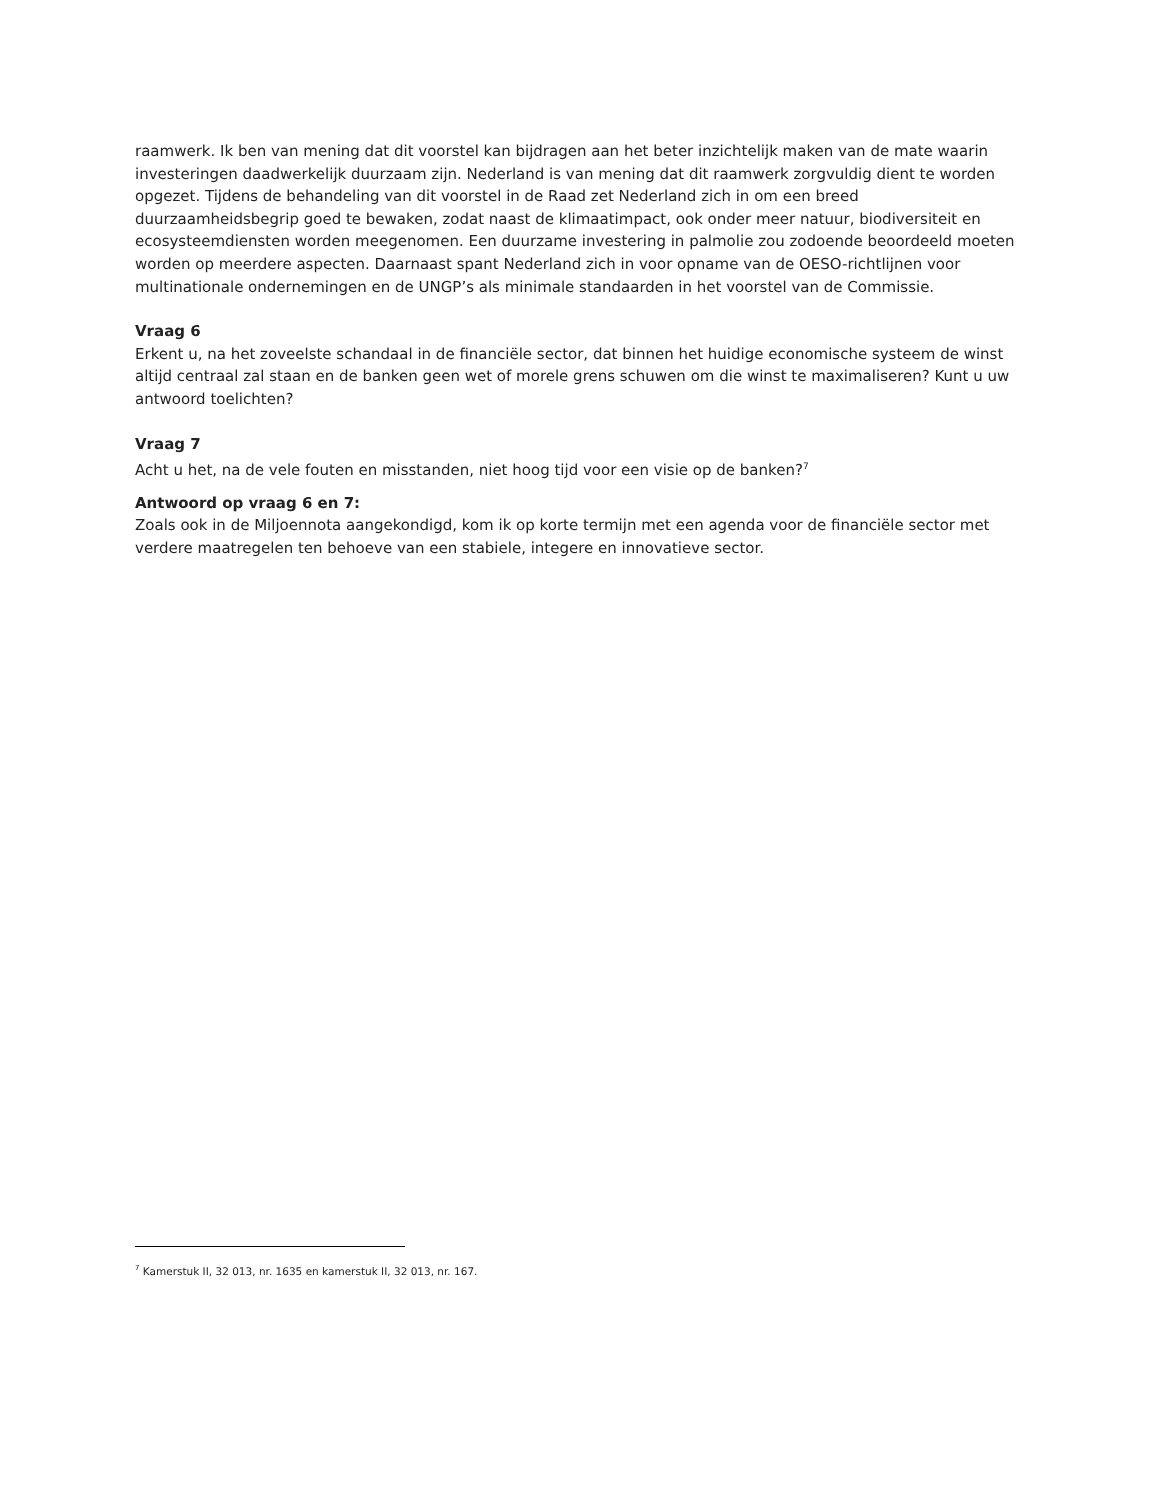raamwerk. Ik ben van mening dat dit voorstel kan bijdragen aan het beter inzichtelijk maken van de mate waarin investeringen daadwerkelijk duurzaam zijn. Nederland is van mening dat dit raamwerk zorgvuldig dient te worden opgezet. Tijdens de behandeling van dit voorstel in de Raad zet Nederland zich in om een breed duurzaamheidsbegrip goed te bewaken, zodat naast de klimaatimpact, ook onder meer natuur, biodiversiteit en ecosysteemdiensten worden meegenomen. Een duurzame investering in palmolie zou zodoende beoordeeld moeten worden op meerdere aspecten. Daarnaast spant Nederland zich in voor opname van de OESO-richtlijnen voor multinationale ondernemingen en de UNGP’s als minimale standaarden in het voorstel van de Commissie.
Vraag 6
Erkent u, na het zoveelste schandaal in de financiële sector, dat binnen het huidige economische systeem de winst altijd centraal zal staan en de banken geen wet of morele grens schuwen om die winst te maximaliseren? Kunt u uw antwoord toelichten?
Vraag 7
Acht u het, na de vele fouten en misstanden, niet hoog tijd voor een visie op de banken?<sup>7</sup>
Antwoord op vraag 6 en 7:
Zoals ook in de Miljoennota aangekondigd, kom ik op korte termijn met een agenda voor de financiële sector met verdere maatregelen ten behoeve van een stabiele, integere en innovatieve sector.
<sup>7</sup> Kamerstuk II, 32 013, nr. 1635 en kamerstuk II, 32 013, nr. 167.